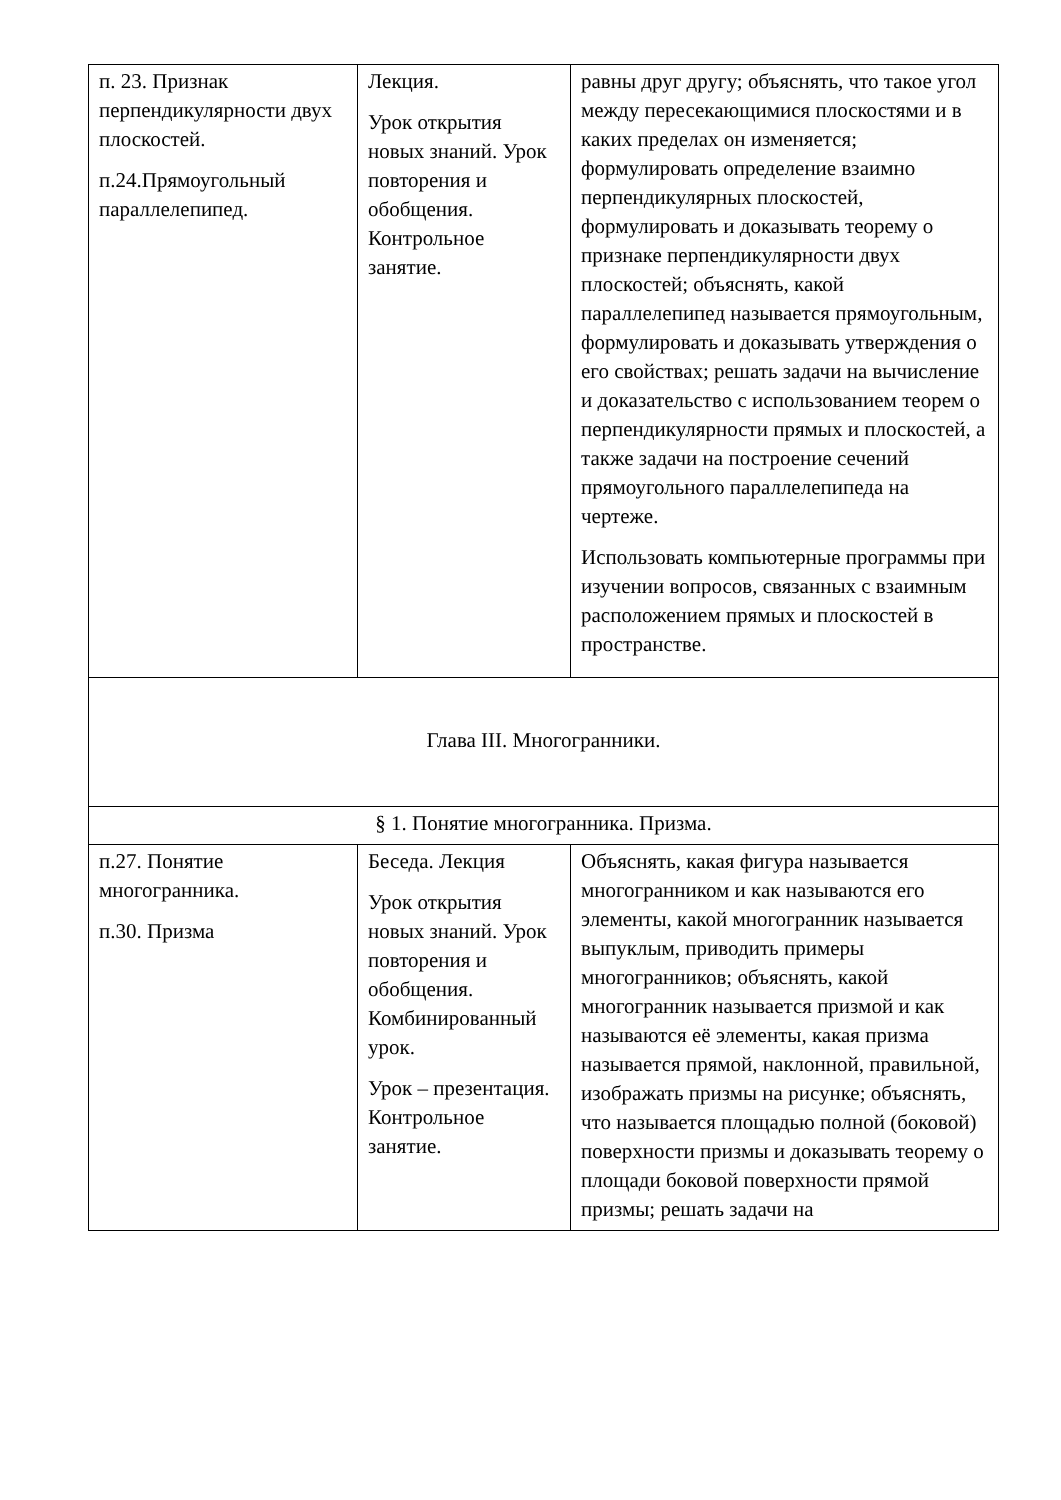| п. 23. Признак перпендикулярности двух плоскостей. п.24.Прямоугольный параллелепипед. | Лекция. Урок открытия новых знаний. Урок повторения и обобщения. Контрольное занятие. | равны друг другу; объяснять, что такое угол между пересекающимися плоскостями и в каких пределах он изменяется; формулировать определение взаимно перпендикулярных плоскостей, формулировать и доказывать теорему о признаке перпендикулярности двух плоскостей; объяснять, какой параллелепипед называется прямоугольным, формулировать и доказывать утверждения о его свойствах; решать задачи на вычисление и доказательство с использованием теорем о перпендикулярности прямых и плоскостей, а также задачи на построение сечений прямоугольного параллелепипеда на чертеже. Использовать компьютерные программы при изучении вопросов, связанных с взаимным расположением прямых и плоскостей в пространстве. |
| Глава III. Многогранники. | | |
| § 1. Понятие многогранника. Призма. | | |
| п.27. Понятие многогранника. п.30. Призма | Беседа. Лекция Урок открытия новых знаний. Урок повторения и обобщения. Комбинированный урок. Урок – презентация. Контрольное занятие. | Объяснять, какая фигура называется многогранником и как называются его элементы, какой многогранник называется выпуклым, приводить примеры многогранников; объяснять, какой многогранник называется призмой и как называются её элементы, какая призма называется прямой, наклонной, правильной, изображать призмы на рисунке; объяснять, что называется площадью полной (боковой) поверхности призмы и доказывать теорему о площади боковой поверхности прямой призмы; решать задачи на |